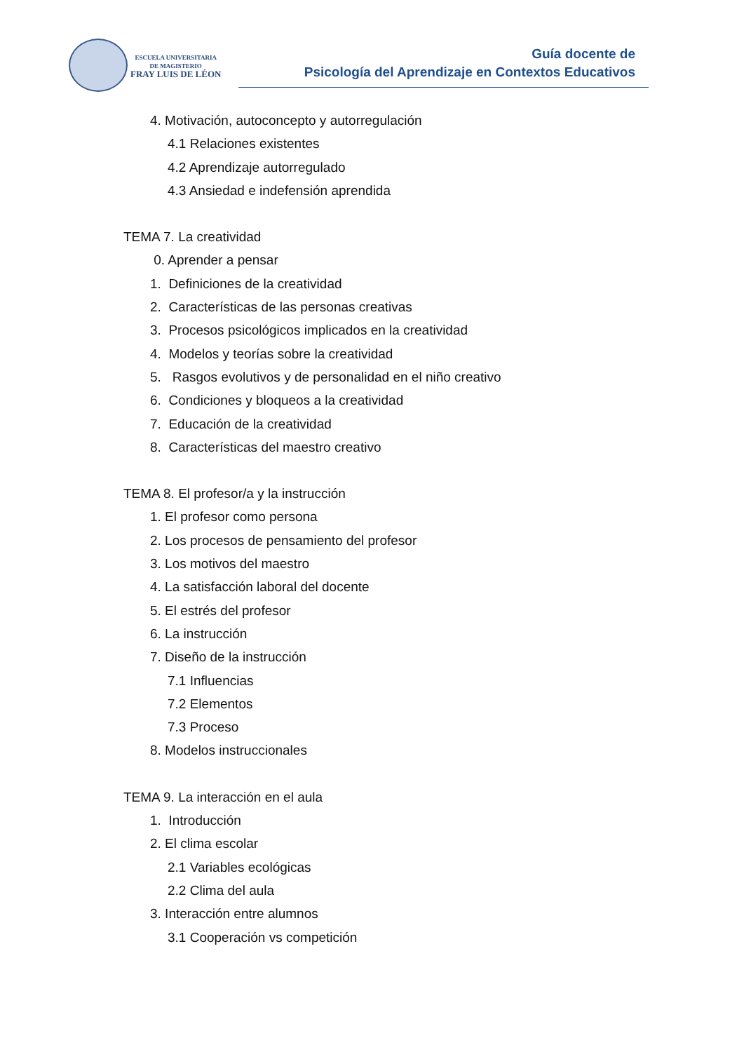ESCUELA UNIVERSITARIA
DE MAGISTERIO
FRAY LUIS DE LÉON
Guía docente de
Psicología del Aprendizaje en Contextos Educativos
4. Motivación, autoconcepto y autorregulación
4.1 Relaciones existentes
4.2 Aprendizaje autorregulado
4.3 Ansiedad e indefensión aprendida
TEMA 7. La creatividad
0. Aprender a pensar
1. Definiciones de la creatividad
2. Características de las personas creativas
3. Procesos psicológicos implicados en la creatividad
4. Modelos y teorías sobre la creatividad
5. Rasgos evolutivos y de personalidad en el niño creativo
6. Condiciones y bloqueos a la creatividad
7. Educación de la creatividad
8. Características del maestro creativo
TEMA 8. El profesor/a y la instrucción
1. El profesor como persona
2. Los procesos de pensamiento del profesor
3. Los motivos del maestro
4. La satisfacción laboral del docente
5. El estrés del profesor
6. La instrucción
7. Diseño de la instrucción
7.1 Influencias
7.2 Elementos
7.3 Proceso
8. Modelos instruccionales
TEMA 9. La interacción en el aula
1. Introducción
2. El clima escolar
2.1 Variables ecológicas
2.2 Clima del aula
3. Interacción entre alumnos
3.1 Cooperación vs competición